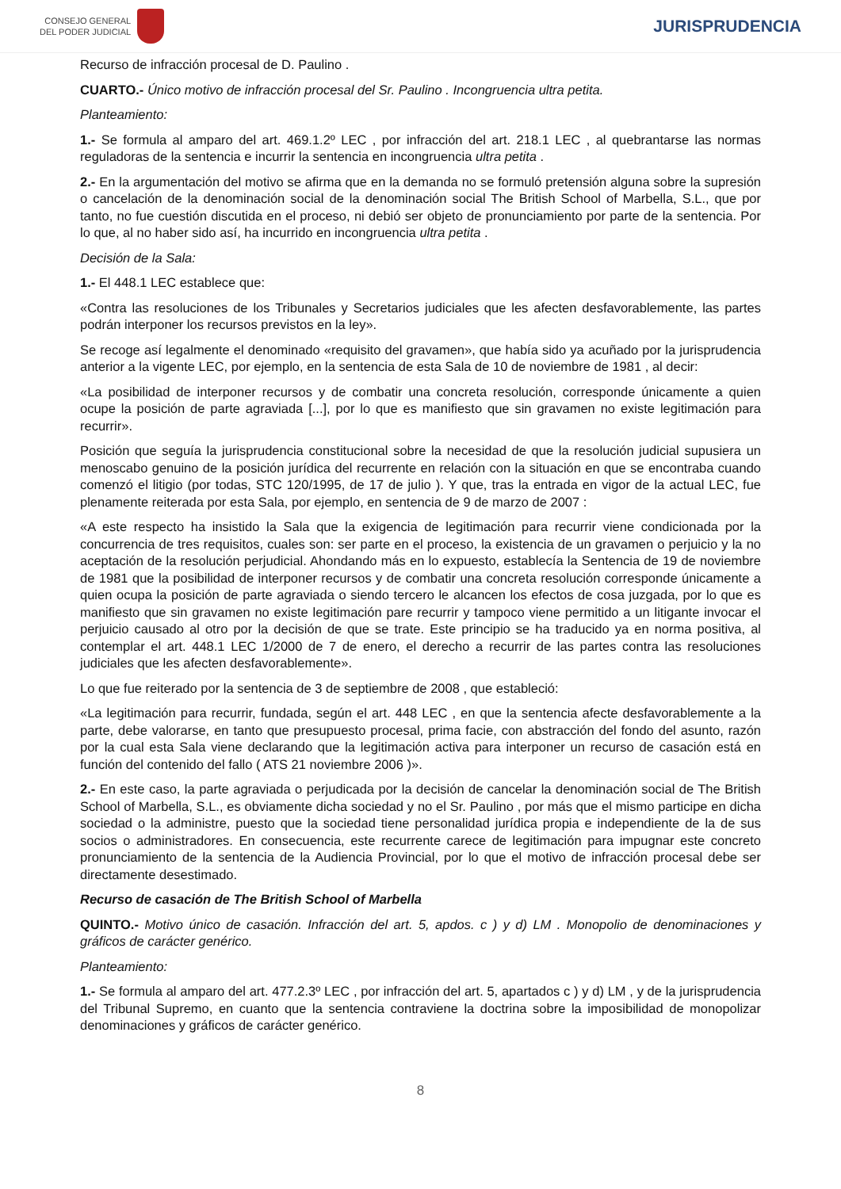CONSEJO GENERAL
DEL PODER JUDICIAL
JURISPRUDENCIA
Recurso de infracción procesal de D. Paulino .
CUARTO.- Único motivo de infracción procesal del Sr. Paulino . Incongruencia ultra petita.
Planteamiento:
1.- Se formula al amparo del art. 469.1.2º LEC , por infracción del art. 218.1 LEC , al quebrantarse las normas reguladoras de la sentencia e incurrir la sentencia en incongruencia ultra petita .
2.- En la argumentación del motivo se afirma que en la demanda no se formuló pretensión alguna sobre la supresión o cancelación de la denominación social de la denominación social The British School of Marbella, S.L., que por tanto, no fue cuestión discutida en el proceso, ni debió ser objeto de pronunciamiento por parte de la sentencia. Por lo que, al no haber sido así, ha incurrido en incongruencia ultra petita .
Decisión de la Sala:
1.- El 448.1 LEC establece que:
«Contra las resoluciones de los Tribunales y Secretarios judiciales que les afecten desfavorablemente, las partes podrán interponer los recursos previstos en la ley».
Se recoge así legalmente el denominado «requisito del gravamen», que había sido ya acuñado por la jurisprudencia anterior a la vigente LEC, por ejemplo, en la sentencia de esta Sala de 10 de noviembre de 1981 , al decir:
«La posibilidad de interponer recursos y de combatir una concreta resolución, corresponde únicamente a quien ocupe la posición de parte agraviada [...], por lo que es manifiesto que sin gravamen no existe legitimación para recurrir».
Posición que seguía la jurisprudencia constitucional sobre la necesidad de que la resolución judicial supusiera un menoscabo genuino de la posición jurídica del recurrente en relación con la situación en que se encontraba cuando comenzó el litigio (por todas, STC 120/1995, de 17 de julio ). Y que, tras la entrada en vigor de la actual LEC, fue plenamente reiterada por esta Sala, por ejemplo, en sentencia de 9 de marzo de 2007 :
«A este respecto ha insistido la Sala que la exigencia de legitimación para recurrir viene condicionada por la concurrencia de tres requisitos, cuales son: ser parte en el proceso, la existencia de un gravamen o perjuicio y la no aceptación de la resolución perjudicial. Ahondando más en lo expuesto, establecía la Sentencia de 19 de noviembre de 1981 que la posibilidad de interponer recursos y de combatir una concreta resolución corresponde únicamente a quien ocupa la posición de parte agraviada o siendo tercero le alcancen los efectos de cosa juzgada, por lo que es manifiesto que sin gravamen no existe legitimación pare recurrir y tampoco viene permitido a un litigante invocar el perjuicio causado al otro por la decisión de que se trate. Este principio se ha traducido ya en norma positiva, al contemplar el art. 448.1 LEC 1/2000 de 7 de enero, el derecho a recurrir de las partes contra las resoluciones judiciales que les afecten desfavorablemente».
Lo que fue reiterado por la sentencia de 3 de septiembre de 2008 , que estableció:
«La legitimación para recurrir, fundada, según el art. 448 LEC , en que la sentencia afecte desfavorablemente a la parte, debe valorarse, en tanto que presupuesto procesal, prima facie, con abstracción del fondo del asunto, razón por la cual esta Sala viene declarando que la legitimación activa para interponer un recurso de casación está en función del contenido del fallo ( ATS 21 noviembre 2006 )».
2.- En este caso, la parte agraviada o perjudicada por la decisión de cancelar la denominación social de The British School of Marbella, S.L., es obviamente dicha sociedad y no el Sr. Paulino , por más que el mismo participe en dicha sociedad o la administre, puesto que la sociedad tiene personalidad jurídica propia e independiente de la de sus socios o administradores. En consecuencia, este recurrente carece de legitimación para impugnar este concreto pronunciamiento de la sentencia de la Audiencia Provincial, por lo que el motivo de infracción procesal debe ser directamente desestimado.
Recurso de casación de The British School of Marbella
QUINTO.- Motivo único de casación. Infracción del art. 5, apdos. c ) y d) LM . Monopolio de denominaciones y gráficos de carácter genérico.
Planteamiento:
1.- Se formula al amparo del art. 477.2.3º LEC , por infracción del art. 5, apartados c ) y d) LM , y de la jurisprudencia del Tribunal Supremo, en cuanto que la sentencia contraviene la doctrina sobre la imposibilidad de monopolizar denominaciones y gráficos de carácter genérico.
8